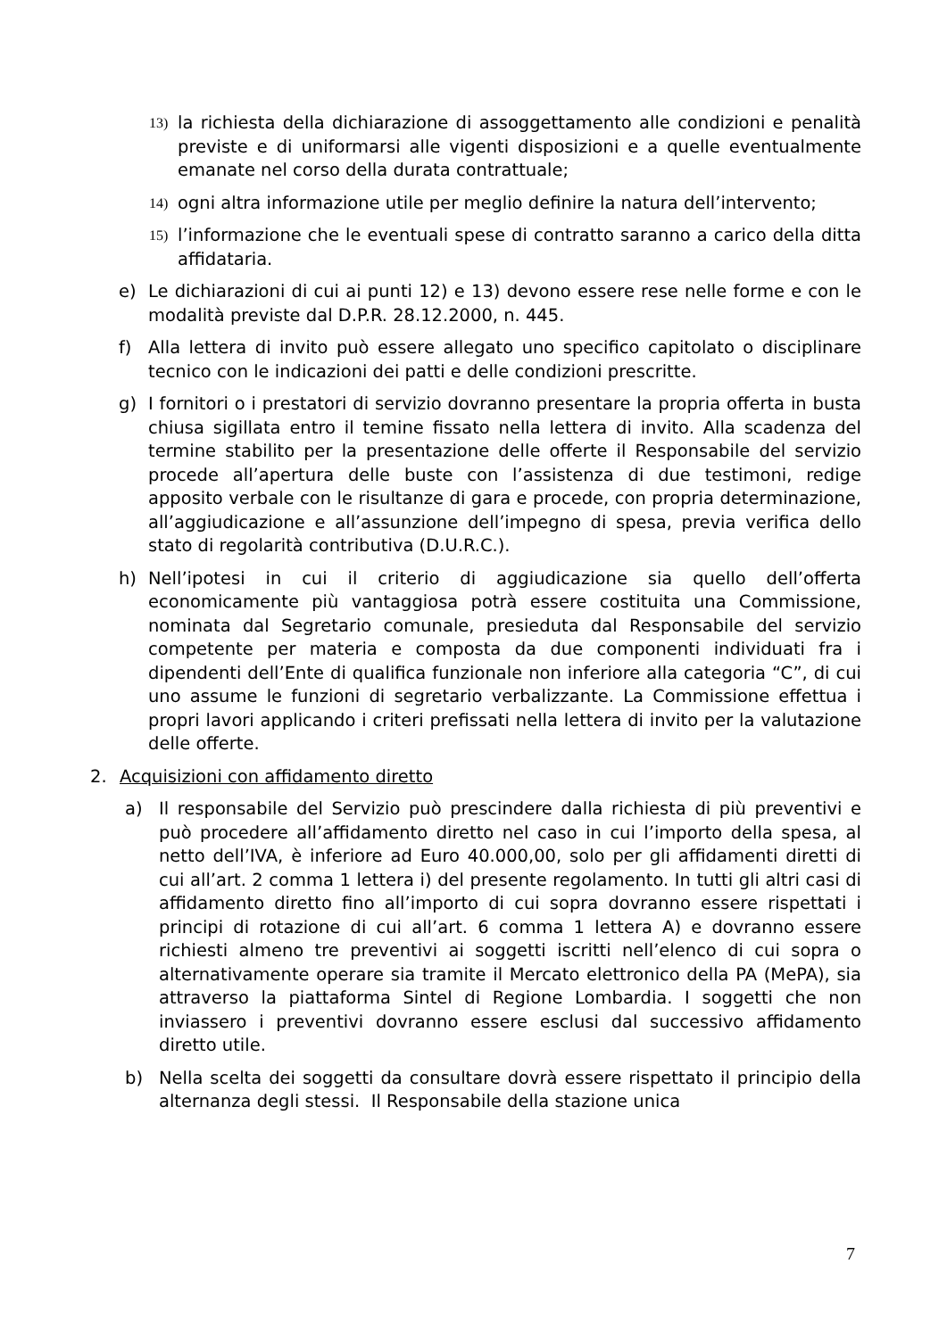13) la richiesta della dichiarazione di assoggettamento alle condizioni e penalità previste e di uniformarsi alle vigenti disposizioni e a quelle eventualmente emanate nel corso della durata contrattuale;
14) ogni altra informazione utile per meglio definire la natura dell’intervento;
15) l’informazione che le eventuali spese di contratto saranno a carico della ditta affidataria.
e) Le dichiarazioni di cui ai punti 12) e 13) devono essere rese nelle forme e con le modalità previste dal D.P.R. 28.12.2000, n. 445.
f) Alla lettera di invito può essere allegato uno specifico capitolato o disciplinare tecnico con le indicazioni dei patti e delle condizioni prescritte.
g) I fornitori o i prestatori di servizio dovranno presentare la propria offerta in busta chiusa sigillata entro il temine fissato nella lettera di invito. Alla scadenza del termine stabilito per la presentazione delle offerte il Responsabile del servizio procede all’apertura delle buste con l’assistenza di due testimoni, redige apposito verbale con le risultanze di gara e procede, con propria determinazione, all’aggiudicazione e all’assunzione dell’impegno di spesa, previa verifica dello stato di regolarità contributiva (D.U.R.C.).
h) Nell’ipotesi in cui il criterio di aggiudicazione sia quello dell’offerta economicamente più vantaggiosa potrà essere costituita una Commissione, nominata dal Segretario comunale, presieduta dal Responsabile del servizio competente per materia e composta da due componenti individuati fra i dipendenti dell’Ente di qualifica funzionale non inferiore alla categoria “C”, di cui uno assume le funzioni di segretario verbalizzante. La Commissione effettua i propri lavori applicando i criteri prefissati nella lettera di invito per la valutazione delle offerte.
2. Acquisizioni con affidamento diretto
a) Il responsabile del Servizio può prescindere dalla richiesta di più preventivi e può procedere all’affidamento diretto nel caso in cui l’importo della spesa, al netto dell’IVA, è inferiore ad Euro 40.000,00, solo per gli affidamenti diretti di cui all’art. 2 comma 1 lettera i) del presente regolamento. In tutti gli altri casi di affidamento diretto fino all’importo di cui sopra dovranno essere rispettati i principi di rotazione di cui all’art. 6 comma 1 lettera A) e dovranno essere richiesti almeno tre preventivi ai soggetti iscritti nell’elenco di cui sopra o alternativamente operare sia tramite il Mercato elettronico della PA (MePA), sia attraverso la piattaforma Sintel di Regione Lombardia. I soggetti che non inviassero i preventivi dovranno essere esclusi dal successivo affidamento diretto utile.
b) Nella scelta dei soggetti da consultare dovrà essere rispettato il principio della alternanza degli stessi. Il Responsabile della stazione unica
7